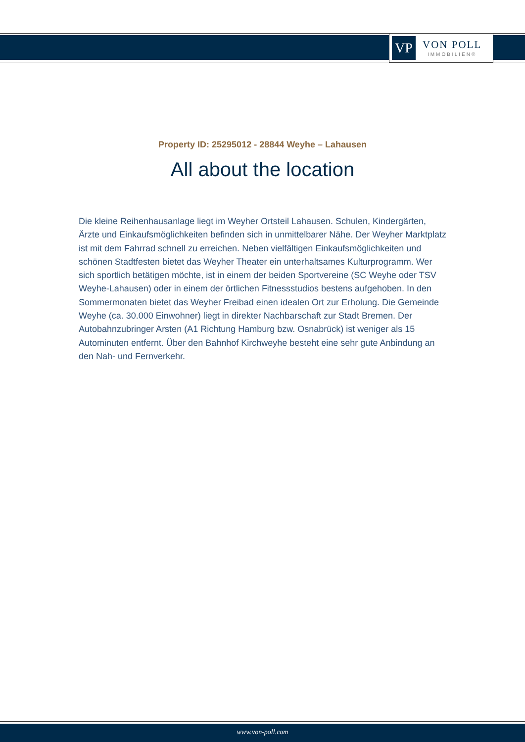VP
VON POLL
IMMOBILIEN®
Property ID: 25295012 - 28844 Weyhe – Lahausen
All about the location
Die kleine Reihenhausanlage liegt im Weyher Ortsteil Lahausen. Schulen, Kindergärten, Ärzte und Einkaufsmöglichkeiten befinden sich in unmittelbarer Nähe. Der Weyher Marktplatz ist mit dem Fahrrad schnell zu erreichen. Neben vielfältigen Einkaufsmöglichkeiten und schönen Stadtfesten bietet das Weyher Theater ein unterhaltsames Kulturprogramm. Wer sich sportlich betätigen möchte, ist in einem der beiden Sportvereine (SC Weyhe oder TSV Weyhe-Lahausen) oder in einem der örtlichen Fitnessstudios bestens aufgehoben. In den Sommermonaten bietet das Weyher Freibad einen idealen Ort zur Erholung. Die Gemeinde Weyhe (ca. 30.000 Einwohner) liegt in direkter Nachbarschaft zur Stadt Bremen. Der Autobahnzubringer Arsten (A1 Richtung Hamburg bzw. Osnabrück) ist weniger als 15 Autominuten entfernt. Über den Bahnhof Kirchweyhe besteht eine sehr gute Anbindung an den Nah- und Fernverkehr.
www.von-poll.com